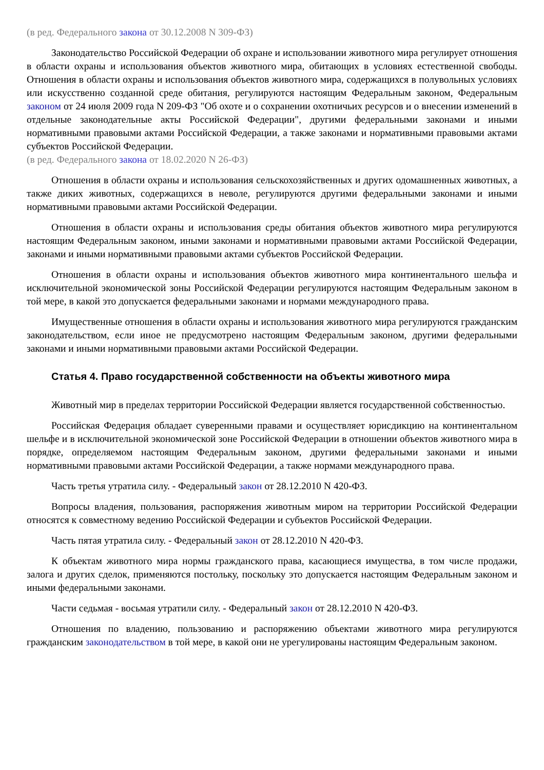(в ред. Федерального закона от 30.12.2008 N 309-ФЗ)
Законодательство Российской Федерации об охране и использовании животного мира регулирует отношения в области охраны и использования объектов животного мира, обитающих в условиях естественной свободы. Отношения в области охраны и использования объектов животного мира, содержащихся в полувольных условиях или искусственно созданной среде обитания, регулируются настоящим Федеральным законом, Федеральным законом от 24 июля 2009 года N 209-ФЗ "Об охоте и о сохранении охотничьих ресурсов и о внесении изменений в отдельные законодательные акты Российской Федерации", другими федеральными законами и иными нормативными правовыми актами Российской Федерации, а также законами и нормативными правовыми актами субъектов Российской Федерации.
(в ред. Федерального закона от 18.02.2020 N 26-ФЗ)
Отношения в области охраны и использования сельскохозяйственных и других одомашненных животных, а также диких животных, содержащихся в неволе, регулируются другими федеральными законами и иными нормативными правовыми актами Российской Федерации.
Отношения в области охраны и использования среды обитания объектов животного мира регулируются настоящим Федеральным законом, иными законами и нормативными правовыми актами Российской Федерации, законами и иными нормативными правовыми актами субъектов Российской Федерации.
Отношения в области охраны и использования объектов животного мира континентального шельфа и исключительной экономической зоны Российской Федерации регулируются настоящим Федеральным законом в той мере, в какой это допускается федеральными законами и нормами международного права.
Имущественные отношения в области охраны и использования животного мира регулируются гражданским законодательством, если иное не предусмотрено настоящим Федеральным законом, другими федеральными законами и иными нормативными правовыми актами Российской Федерации.
Статья 4. Право государственной собственности на объекты животного мира
Животный мир в пределах территории Российской Федерации является государственной собственностью.
Российская Федерация обладает суверенными правами и осуществляет юрисдикцию на континентальном шельфе и в исключительной экономической зоне Российской Федерации в отношении объектов животного мира в порядке, определяемом настоящим Федеральным законом, другими федеральными законами и иными нормативными правовыми актами Российской Федерации, а также нормами международного права.
Часть третья утратила силу. - Федеральный закон от 28.12.2010 N 420-ФЗ.
Вопросы владения, пользования, распоряжения животным миром на территории Российской Федерации относятся к совместному ведению Российской Федерации и субъектов Российской Федерации.
Часть пятая утратила силу. - Федеральный закон от 28.12.2010 N 420-ФЗ.
К объектам животного мира нормы гражданского права, касающиеся имущества, в том числе продажи, залога и других сделок, применяются постольку, поскольку это допускается настоящим Федеральным законом и иными федеральными законами.
Части седьмая - восьмая утратили силу. - Федеральный закон от 28.12.2010 N 420-ФЗ.
Отношения по владению, пользованию и распоряжению объектами животного мира регулируются гражданским законодательством в той мере, в какой они не урегулированы настоящим Федеральным законом.